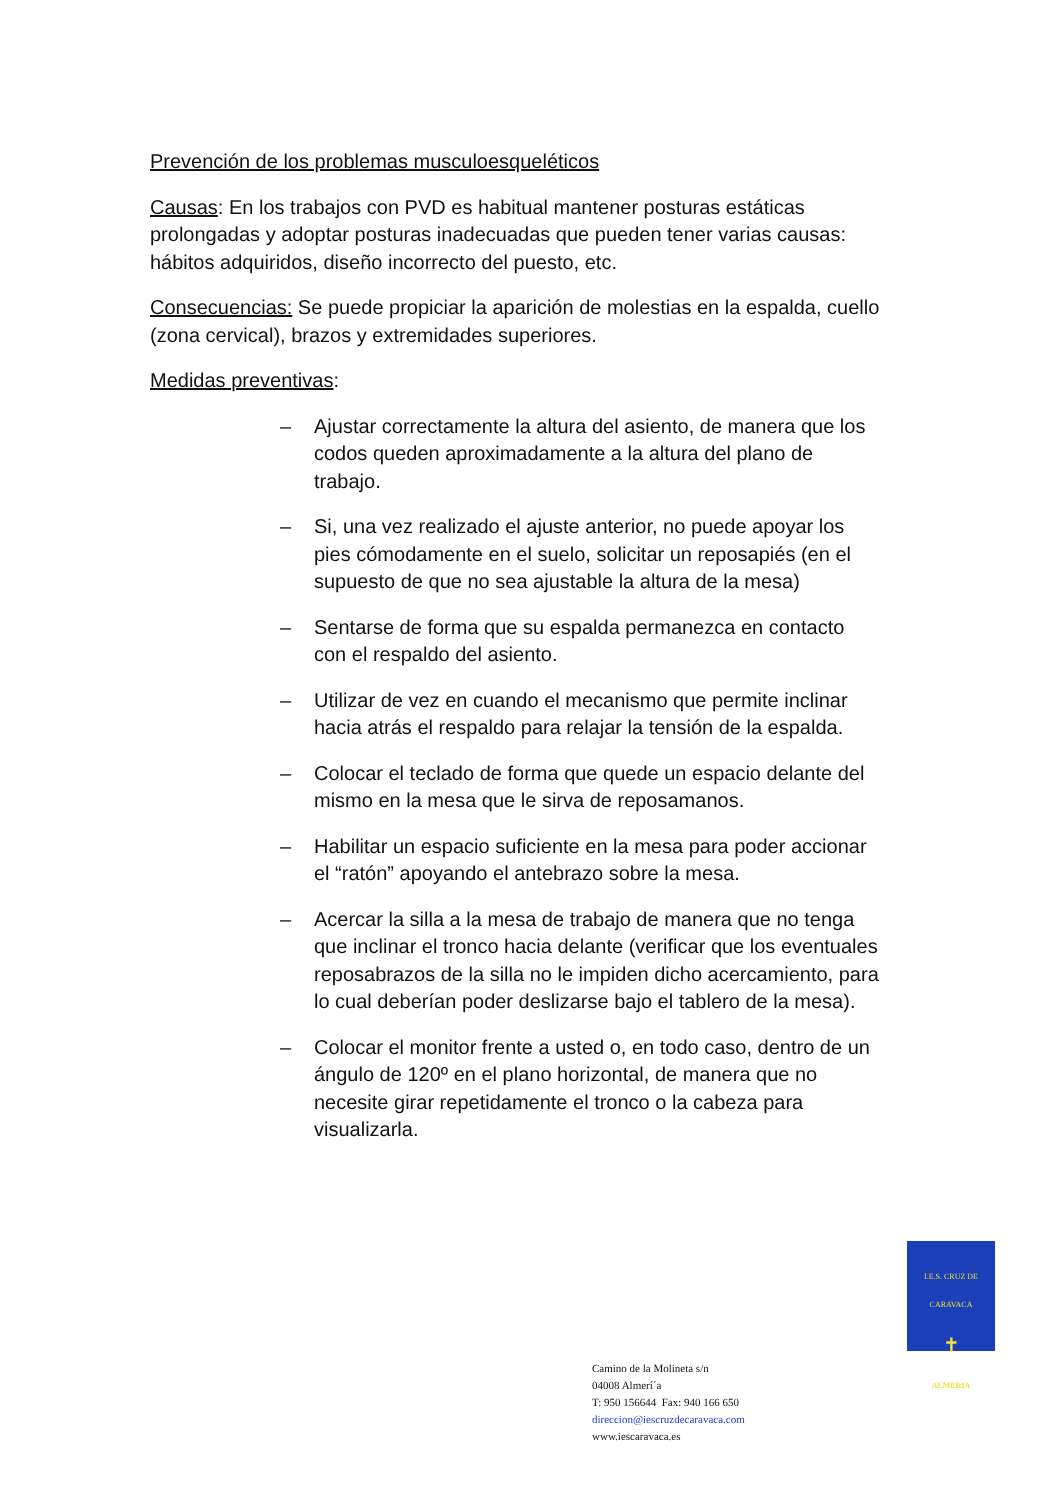Prevención de los problemas musculoesqueléticos
Causas: En los trabajos con PVD es habitual mantener posturas estáticas prolongadas y adoptar posturas inadecuadas que pueden tener varias causas: hábitos adquiridos, diseño incorrecto del puesto, etc.
Consecuencias: Se puede propiciar la aparición de molestias en la espalda, cuello (zona cervical), brazos y extremidades superiores.
Medidas preventivas:
– Ajustar correctamente la altura del asiento, de manera que los codos queden aproximadamente a la altura del plano de trabajo.
– Si, una vez realizado el ajuste anterior, no puede apoyar los pies cómodamente en el suelo, solicitar un reposapiés (en el supuesto de que no sea ajustable la altura de la mesa)
– Sentarse de forma que su espalda permanezca en contacto con el respaldo del asiento.
– Utilizar de vez en cuando el mecanismo que permite inclinar hacia atrás el respaldo para relajar la tensión de la espalda.
– Colocar el teclado de forma que quede un espacio delante del mismo en la mesa que le sirva de reposamanos.
– Habilitar un espacio suficiente en la mesa para poder accionar el “ratón” apoyando el antebrazo sobre la mesa.
– Acercar la silla a la mesa de trabajo de manera que no tenga que inclinar el tronco hacia delante (verificar que los eventuales reposabrazos de la silla no le impiden dicho acercamiento, para lo cual deberían poder deslizarse bajo el tablero de la mesa).
– Colocar el monitor frente a usted o, en todo caso, dentro de un ángulo de 120º en el plano horizontal, de manera que no necesite girar repetidamente el tronco o la cabeza para visualizarla.
I.E.S. CRUZ DE CARAVACA
✝
ALMERIA
Camino de la Molineta s/n
04008 Almerí´a
T: 950 156644 Fax: 940 166 650
direccion@iescruzdecaravaca.com
www.iescaravaca.es